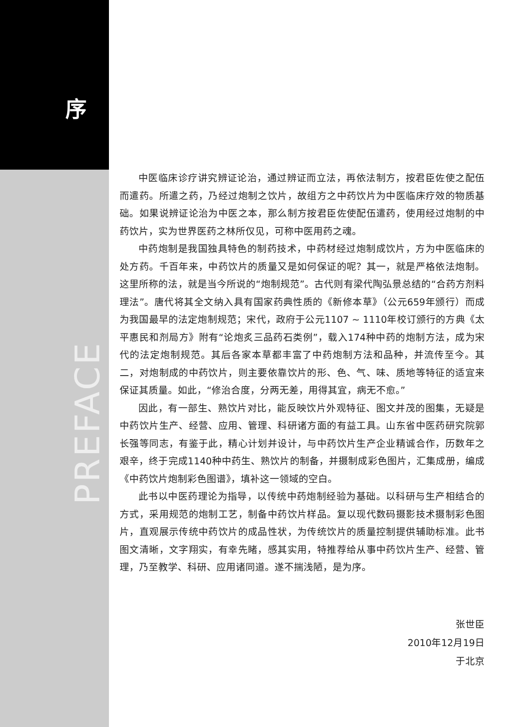序
PREFACE
中医临床诊疗讲究辨证论治，通过辨证而立法，再依法制方，按君臣佐使之配伍而遣药。所遣之药，乃经过炮制之饮片，故组方之中药饮片为中医临床疗效的物质基础。如果说辨证论治为中医之本，那么制方按君臣佐使配伍遣药，使用经过炮制的中药饮片，实为世界医药之林所仅见，可称中医用药之魂。
中药炮制是我国独具特色的制药技术，中药材经过炮制成饮片，方为中医临床的处方药。千百年来，中药饮片的质量又是如何保证的呢？其一，就是严格依法炮制。这里所称的法，就是当今所说的“炮制规范”。古代则有梁代陶弘景总结的“合药方剂料理法”。唐代将其全文纳入具有国家药典性质的《新修本草》（公元659年颁行）而成为我国最早的法定炮制规范；宋代，政府于公元1107 ~ 1110年校订颁行的方典《太平惠民和剂局方》附有“论炮炙三品药石类例”，载入174种中药的炮制方法，成为宋代的法定炮制规范。其后各家本草都丰富了中药炮制方法和品种，并流传至今。其二，对炮制成的中药饮片，则主要依靠饮片的形、色、气、味、质地等特征的适宜来保证其质量。如此，“修治合度，分两无差，用得其宜，病无不愈。”
因此，有一部生、熟饮片对比，能反映饮片外观特征、图文并茂的图集，无疑是中药饮片生产、经营、应用、管理、科研诸方面的有益工具。山东省中医药研究院郭长强等同志，有鉴于此，精心计划并设计，与中药饮片生产企业精诚合作，历数年之艰辛，终于完成1140种中药生、熟饮片的制备，并摄制成彩色图片，汇集成册，编成《中药饮片炮制彩色图谱》，填补这一领域的空白。
此书以中医药理论为指导，以传统中药炮制经验为基础。以科研与生产相结合的方式，采用规范的炮制工艺，制备中药饮片样品。复以现代数码摄影技术摄制彩色图片，直观展示传统中药饮片的成品性状，为传统饮片的质量控制提供辅助标准。此书图文清晰，文字翔实，有幸先睹，感其实用，特推荐给从事中药饮片生产、经营、管理，乃至教学、科研、应用诸同道。遂不揣浅陋，是为序。
张世臣
2010年12月19日
于北京